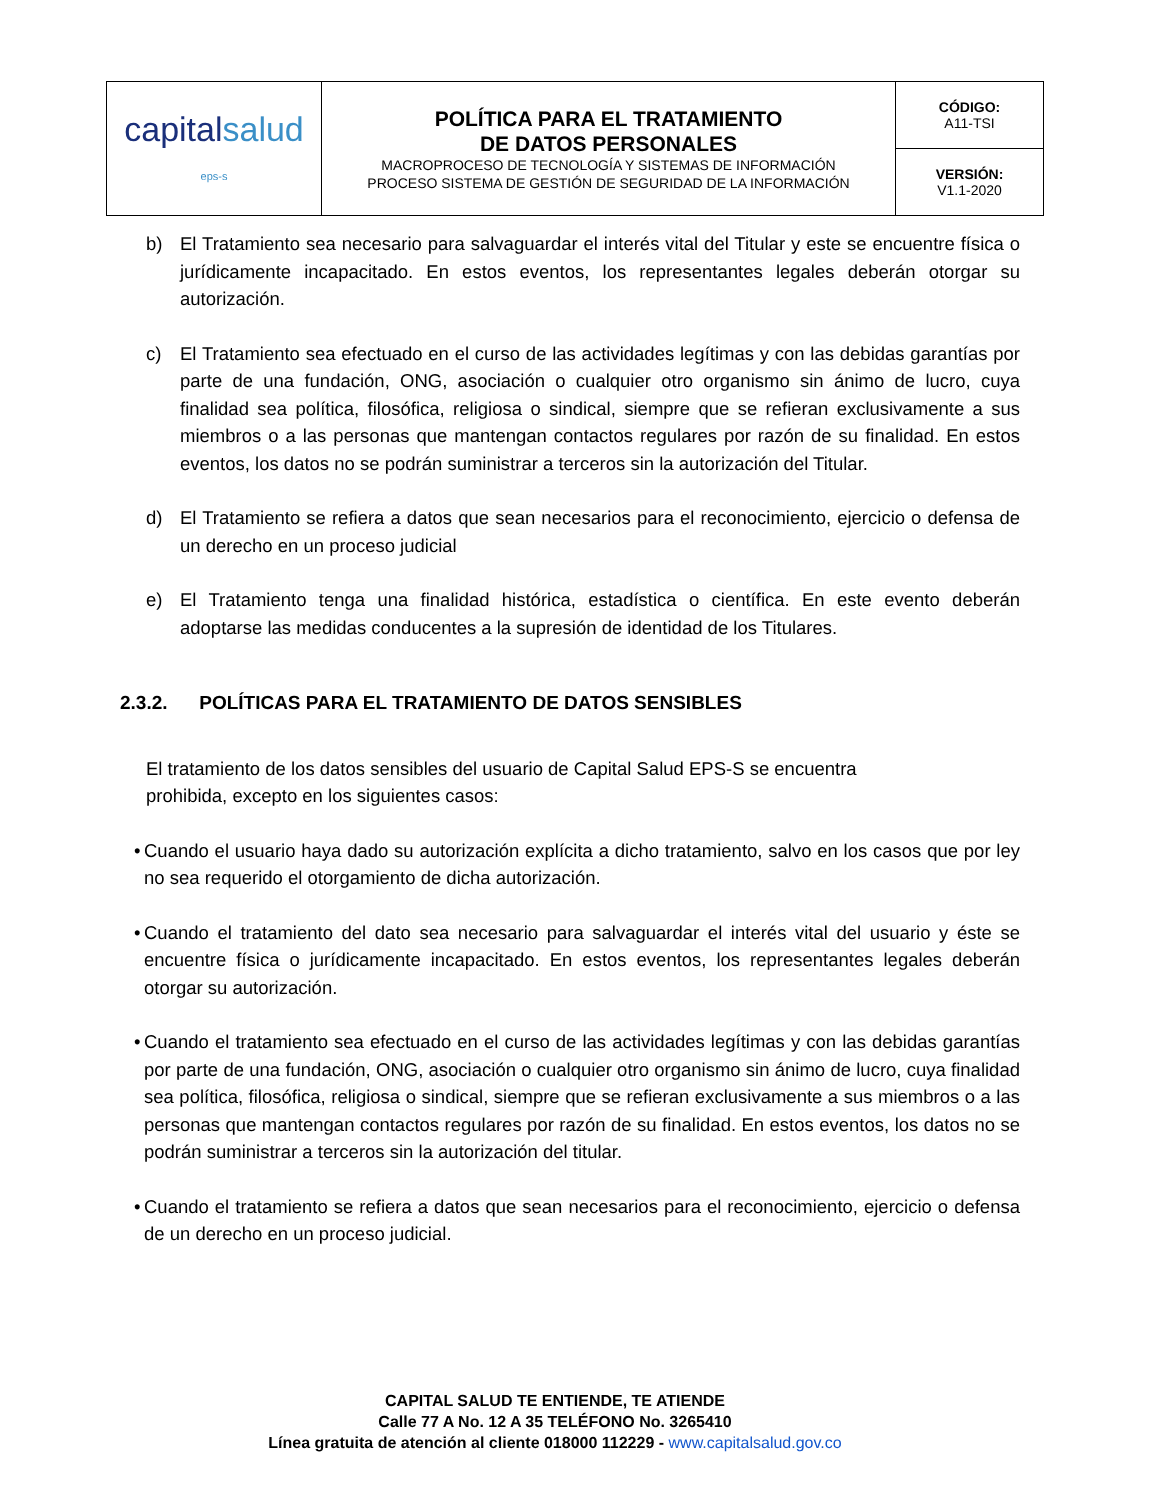| capital salud eps-s | POLÍTICA PARA EL TRATAMIENTO DE DATOS PERSONALES MACROPROCESO DE TECNOLOGÍA Y SISTEMAS DE INFORMACIÓN PROCESO SISTEMA DE GESTIÓN DE SEGURIDAD DE LA INFORMACIÓN | CÓDIGO: A11-TSI |
| | | VERSIÓN: V1.1-2020 |
b) El Tratamiento sea necesario para salvaguardar el interés vital del Titular y este se encuentre física o jurídicamente incapacitado. En estos eventos, los representantes legales deberán otorgar su autorización.
c) El Tratamiento sea efectuado en el curso de las actividades legítimas y con las debidas garantías por parte de una fundación, ONG, asociación o cualquier otro organismo sin ánimo de lucro, cuya finalidad sea política, filosófica, religiosa o sindical, siempre que se refieran exclusivamente a sus miembros o a las personas que mantengan contactos regulares por razón de su finalidad. En estos eventos, los datos no se podrán suministrar a terceros sin la autorización del Titular.
d) El Tratamiento se refiera a datos que sean necesarios para el reconocimiento, ejercicio o defensa de un derecho en un proceso judicial
e) El Tratamiento tenga una finalidad histórica, estadística o científica. En este evento deberán adoptarse las medidas conducentes a la supresión de identidad de los Titulares.
2.3.2. POLÍTICAS PARA EL TRATAMIENTO DE DATOS SENSIBLES
El tratamiento de los datos sensibles del usuario de Capital Salud EPS-S se encuentra
prohibida, excepto en los siguientes casos:
• Cuando el usuario haya dado su autorización explícita a dicho tratamiento, salvo en los casos que por ley no sea requerido el otorgamiento de dicha autorización.
• Cuando el tratamiento del dato sea necesario para salvaguardar el interés vital del usuario y éste se encuentre física o jurídicamente incapacitado. En estos eventos, los representantes legales deberán otorgar su autorización.
• Cuando el tratamiento sea efectuado en el curso de las actividades legítimas y con las debidas garantías por parte de una fundación, ONG, asociación o cualquier otro organismo sin ánimo de lucro, cuya finalidad sea política, filosófica, religiosa o sindical, siempre que se refieran exclusivamente a sus miembros o a las personas que mantengan contactos regulares por razón de su finalidad. En estos eventos, los datos no se podrán suministrar a terceros sin la autorización del titular.
• Cuando el tratamiento se refiera a datos que sean necesarios para el reconocimiento, ejercicio o defensa de un derecho en un proceso judicial.
CAPITAL SALUD TE ENTIENDE, TE ATIENDE
Calle 77 A No. 12 A 35 TELÉFONO No. 3265410
Línea gratuita de atención al cliente 018000 112229 - www.capitalsalud.gov.co